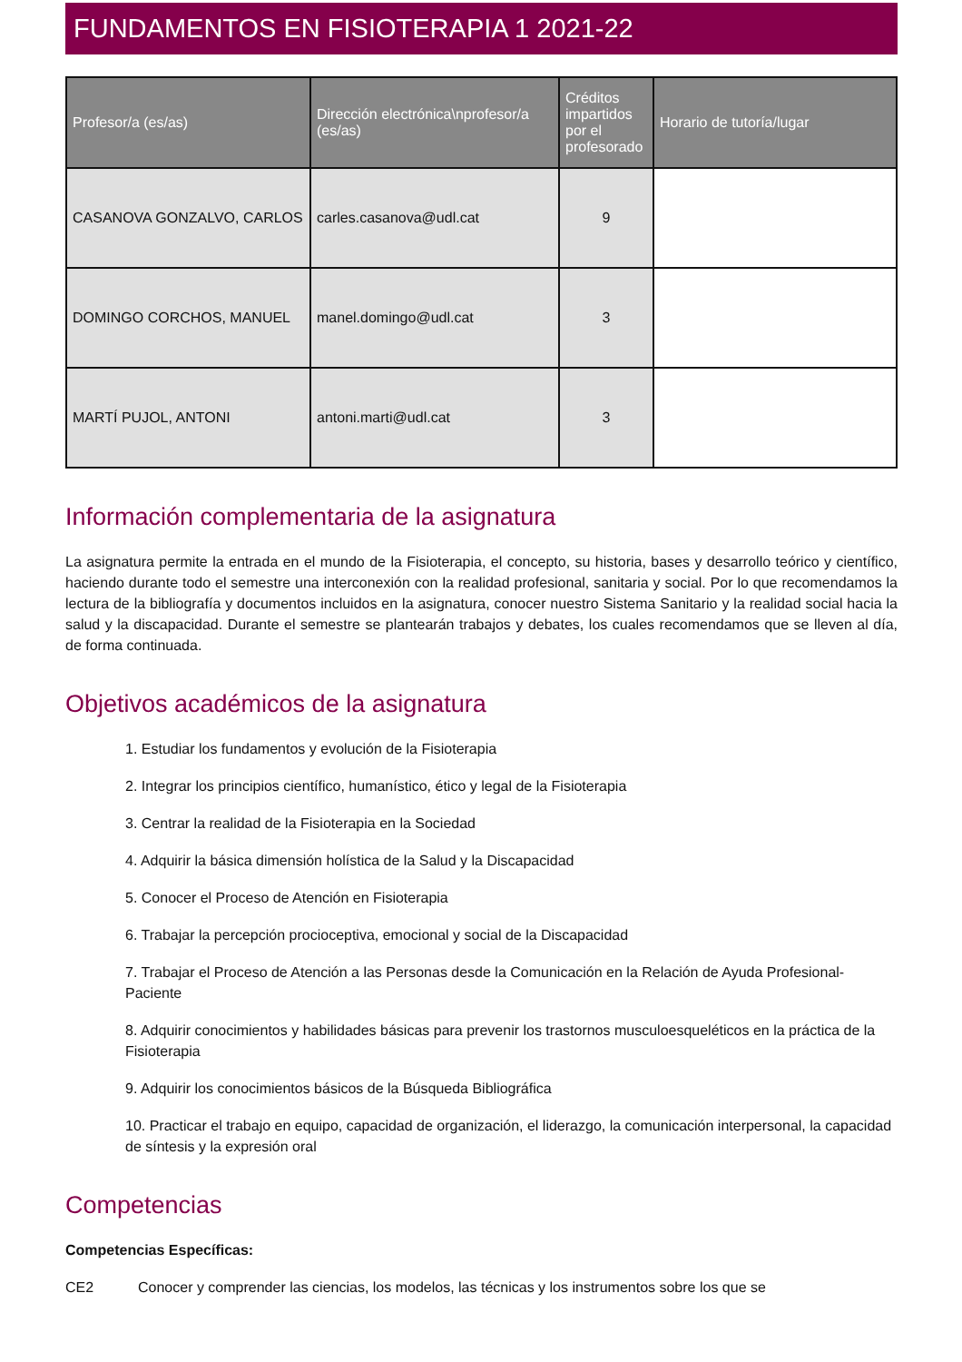FUNDAMENTOS EN FISIOTERAPIA 1 2021-22
| Profesor/a (es/as) | Dirección electrónica\nprofesor/a (es/as) | Créditos impartidos por el profesorado | Horario de tutoría/lugar |
| --- | --- | --- | --- |
| CASANOVA GONZALVO, CARLOS | carles.casanova@udl.cat | 9 | |
| DOMINGO CORCHOS, MANUEL | manel.domingo@udl.cat | 3 | |
| MARTÍ PUJOL, ANTONI | antoni.marti@udl.cat | 3 | |
Información complementaria de la asignatura
La asignatura permite la entrada en el mundo de la Fisioterapia, el concepto, su historia, bases y desarrollo teórico y científico, haciendo durante todo el semestre una interconexión con la realidad profesional, sanitaria y social. Por lo que recomendamos la lectura de la bibliografía y documentos incluidos en la asignatura, conocer nuestro Sistema Sanitario y la realidad social hacia la salud y la discapacidad. Durante el semestre se plantearán trabajos y debates, los cuales recomendamos que se lleven al día, de forma continuada.
Objetivos académicos de la asignatura
1. Estudiar los fundamentos y evolución de la Fisioterapia
2. Integrar los principios científico, humanístico, ético y legal de la Fisioterapia
3. Centrar la realidad de la Fisioterapia en la Sociedad
4. Adquirir la básica dimensión holística de la Salud y la Discapacidad
5. Conocer el Proceso de Atención en Fisioterapia
6. Trabajar la percepción procioceptiva, emocional y social de la Discapacidad
7. Trabajar el Proceso de Atención a las Personas desde la Comunicación en la Relación de Ayuda Profesional-Paciente
8. Adquirir conocimientos y habilidades básicas para prevenir los trastornos musculoesqueléticos en la práctica de la Fisioterapia
9. Adquirir los conocimientos básicos de la Búsqueda Bibliográfica
10. Practicar el trabajo en equipo, capacidad de organización, el liderazgo, la comunicación interpersonal, la capacidad de síntesis y la expresión oral
Competencias
Competencias Específicas:
CE2 Conocer y comprender las ciencias, los modelos, las técnicas y los instrumentos sobre los que se